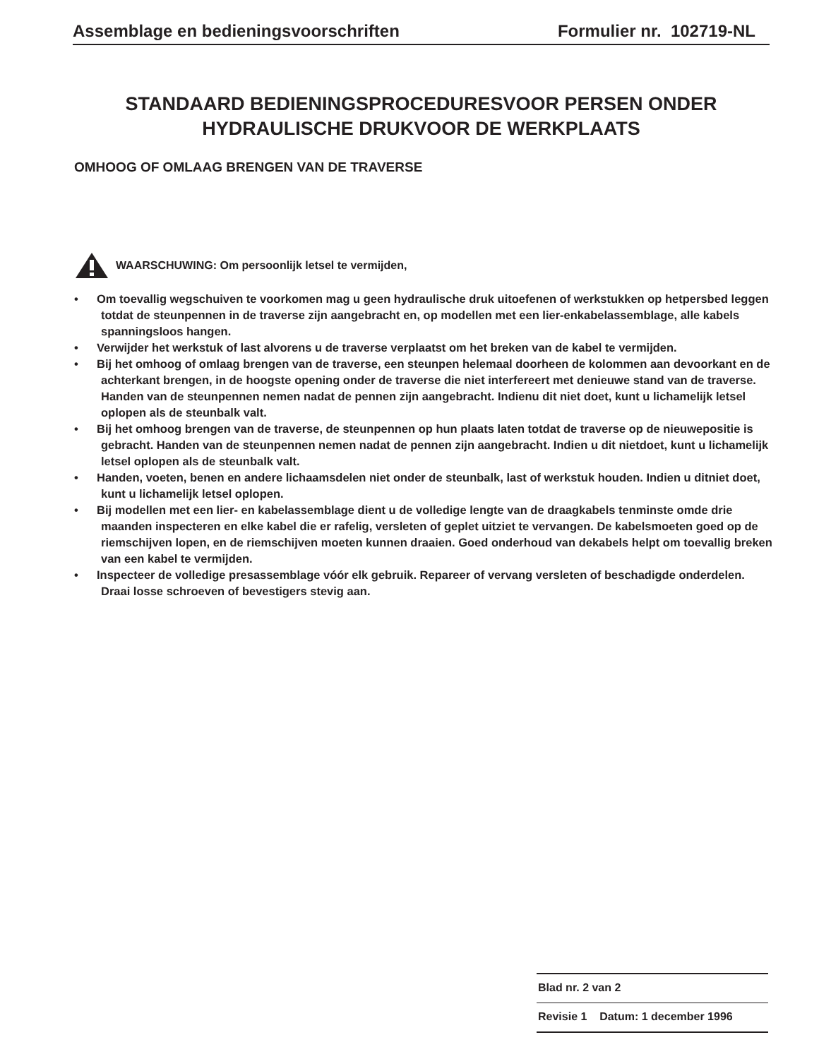Assemblage en bedieningsvoorschriften Formulier nr. 102719-NL
STANDAARD BEDIENINGSPROCEDURESVOOR PERSEN ONDER
HYDRAULISCHE DRUKVOOR DE WERKPLAATS
OMHOOG OF OMLAAG BRENGEN VAN DE TRAVERSE
WAARSCHUWING: Om persoonlijk letsel te vermijden,
• Om toevallig wegschuiven te voorkomen mag u geen hydraulische druk uitoefenen of werkstukken op hetpersbed leggen totdat de steunpennen in de traverse zijn aangebracht en, op modellen met een lier-enkabelassemblage, alle kabels spanningsloos hangen.
• Verwijder het werkstuk of last alvorens u de traverse verplaatst om het breken van de kabel te vermijden.
• Bij het omhoog of omlaag brengen van de traverse, een steunpen helemaal doorheen de kolommen aan devoorkant en de achterkant brengen, in de hoogste opening onder de traverse die niet interfereert met denieuwe stand van de traverse. Handen van de steunpennen nemen nadat de pennen zijn aangebracht. Indienu dit niet doet, kunt u lichamelijk letsel oplopen als de steunbalk valt.
• Bij het omhoog brengen van de traverse, de steunpennen op hun plaats laten totdat de traverse op de nieuwepositie is gebracht. Handen van de steunpennen nemen nadat de pennen zijn aangebracht. Indien u dit nietdoet, kunt u lichamelijk letsel oplopen als de steunbalk valt.
• Handen, voeten, benen en andere lichaamsdelen niet onder de steunbalk, last of werkstuk houden. Indien u ditniet doet, kunt u lichamelijk letsel oplopen.
• Bij modellen met een lier- en kabelassemblage dient u de volledige lengte van de draagkabels tenminste omde drie maanden inspecteren en elke kabel die er rafelig, versleten of geplet uitziet te vervangen. De kabelsmoeten goed op de riemschijven lopen, en de riemschijven moeten kunnen draaien. Goed onderhoud van dekabels helpt om toevallig breken van een kabel te vermijden.
• Inspecteer de volledige presassemblage vóór elk gebruik. Repareer of vervang versleten of beschadigde onderdelen. Draai losse schroeven of bevestigers stevig aan.
Blad nr. 2 van 2
Revisie 1 Datum: 1 december 1996